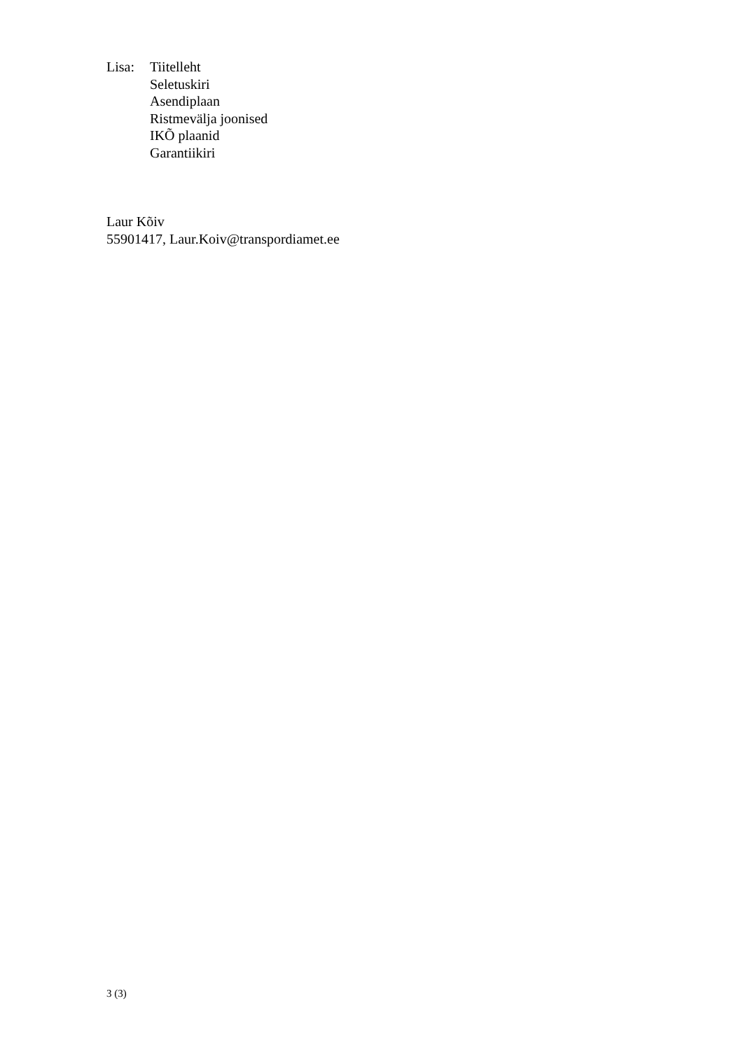Lisa: Tiitelleht
Seletuskiri
Asendiplaan
Ristmevälja joonised
IKÕ plaanid
Garantiikiri
Laur Kõiv
55901417, Laur.Koiv@transpordiamet.ee
3 (3)